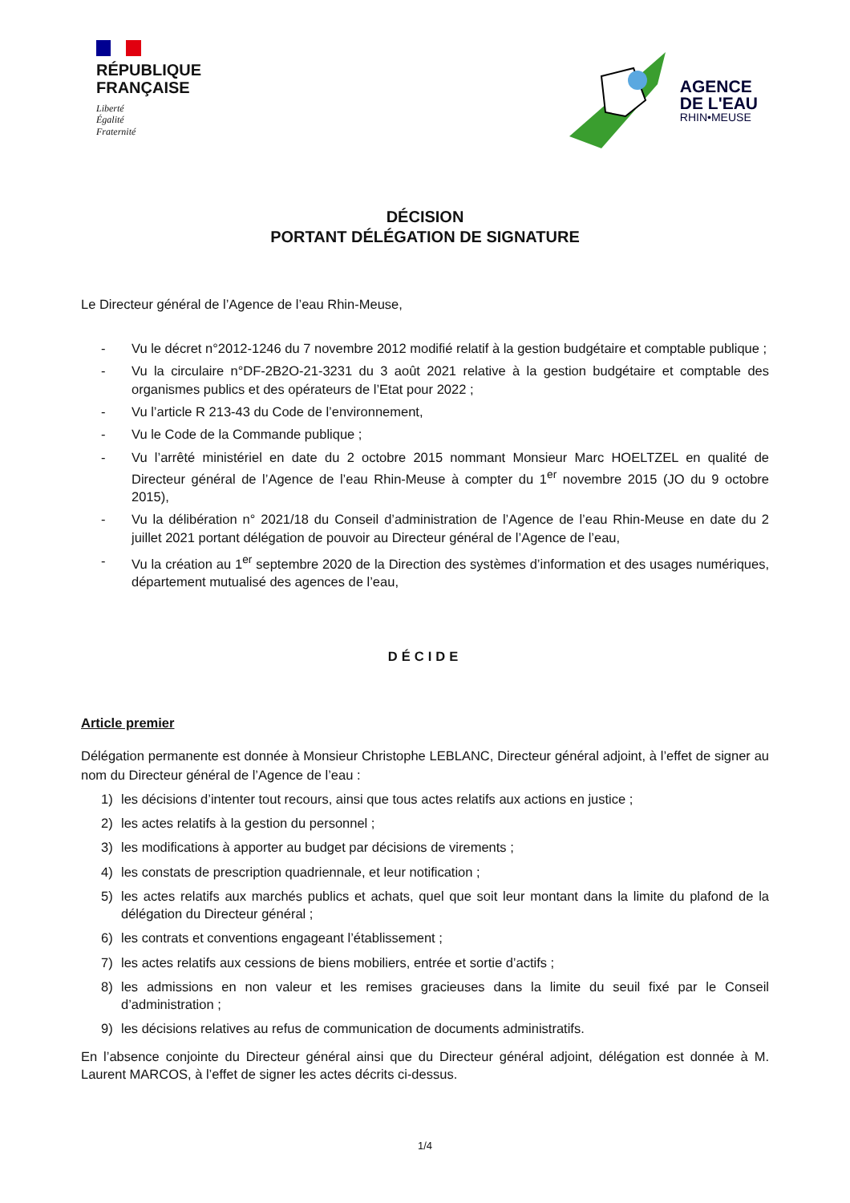RÉPUBLIQUE
FRANÇAISE
Liberté
Égalité
Fraternité
AGENCE
DE L'EAU
RHIN•MEUSE
DÉCISION
PORTANT DÉLÉGATION DE SIGNATURE
Le Directeur général de l’Agence de l’eau Rhin-Meuse,
- Vu le décret n°2012-1246 du 7 novembre 2012 modifié relatif à la gestion budgétaire et comptable publique ;
- Vu la circulaire n°DF-2B2O-21-3231 du 3 août 2021 relative à la gestion budgétaire et comptable des organismes publics et des opérateurs de l’Etat pour 2022 ;
- Vu l’article R 213-43 du Code de l’environnement,
- Vu le Code de la Commande publique ;
- Vu l’arrêté ministériel en date du 2 octobre 2015 nommant Monsieur Marc HOELTZEL en qualité de Directeur général de l’Agence de l’eau Rhin-Meuse à compter du 1<sup>er</sup> novembre 2015 (JO du 9 octobre 2015),
- Vu la délibération n° 2021/18 du Conseil d’administration de l’Agence de l’eau Rhin-Meuse en date du 2 juillet 2021 portant délégation de pouvoir au Directeur général de l’Agence de l’eau,
- Vu la création au 1<sup>er</sup> septembre 2020 de la Direction des systèmes d’information et des usages numériques, département mutualisé des agences de l’eau,
DÉCIDE
Article premier
Délégation permanente est donnée à Monsieur Christophe LEBLANC, Directeur général adjoint, à l’effet de signer au nom du Directeur général de l’Agence de l’eau :
1) les décisions d’intenter tout recours, ainsi que tous actes relatifs aux actions en justice ;
2) les actes relatifs à la gestion du personnel ;
3) les modifications à apporter au budget par décisions de virements ;
4) les constats de prescription quadriennale, et leur notification ;
5) les actes relatifs aux marchés publics et achats, quel que soit leur montant dans la limite du plafond de la délégation du Directeur général ;
6) les contrats et conventions engageant l’établissement ;
7) les actes relatifs aux cessions de biens mobiliers, entrée et sortie d’actifs ;
8) les admissions en non valeur et les remises gracieuses dans la limite du seuil fixé par le Conseil d’administration ;
9) les décisions relatives au refus de communication de documents administratifs.
En l’absence conjointe du Directeur général ainsi que du Directeur général adjoint, délégation est donnée à M. Laurent MARCOS, à l’effet de signer les actes décrits ci-dessus.
1/4